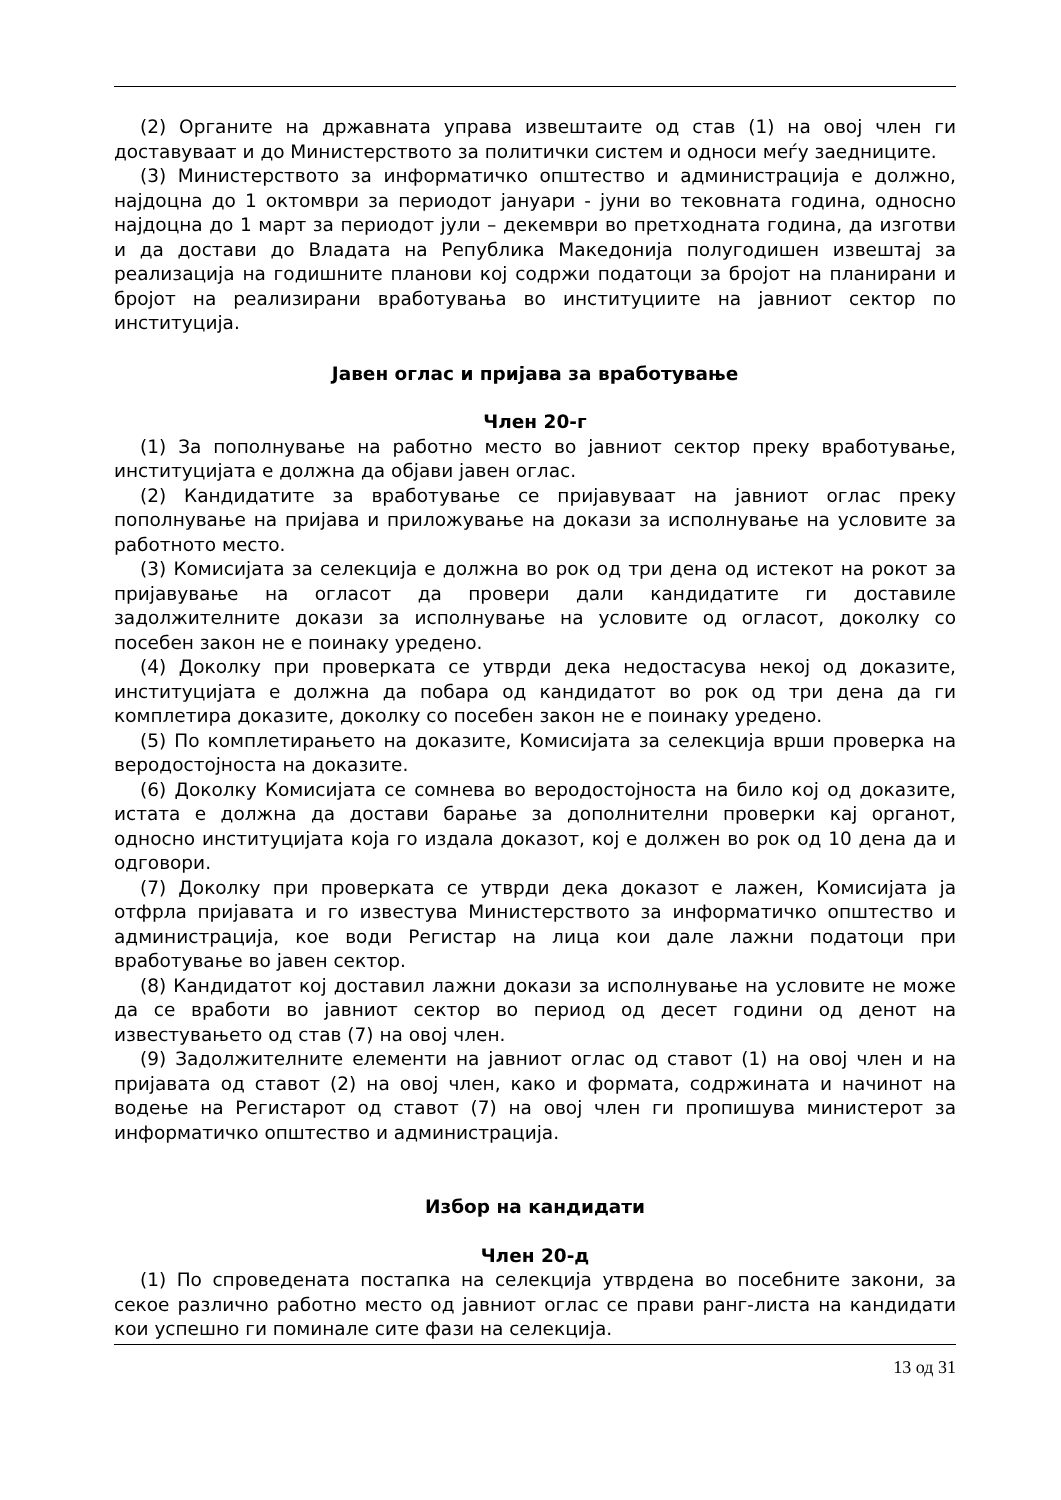(2) Органите на државната управа извештаите од став (1) на овој член ги доставуваат и до Министерството за политички систем и односи меѓу заедниците.
(3) Министерството за информатичко општество и администрација е должно, најдоцна до 1 октомври за периодот јануари - јуни во тековната година, односно најдоцна до 1 март за периодот јули – декември во претходната година, да изготви и да достави до Владата на Република Македонија полугодишен извештај за реализација на годишните планови кој содржи податоци за бројот на планирани и бројот на реализирани вработувања во институциите на јавниот сектор по институција.
Јавен оглас и пријава за вработување
Член 20-г
(1) За пополнување на работно место во јавниот сектор преку вработување, институцијата е должна да објави јавен оглас.
(2) Кандидатите за вработување се пријавуваат на јавниот оглас преку пополнување на пријава и приложување на докази за исполнување на условите за работното место.
(3) Комисијата за селекција е должна во рок од три дена од истекот на рокот за пријавување на огласот да провери дали кандидатите ги доставиле задолжителните докази за исполнување на условите од огласот, доколку со посебен закон не е поинаку уредено.
(4) Доколку при проверката се утврди дека недостасува некој од доказите, институцијата е должна да побара од кандидатот во рок од три дена да ги комплетира доказите, доколку со посебен закон не е поинаку уредено.
(5) По комплетирањето на доказите, Комисијата за селекција врши проверка на веродостојноста на доказите.
(6) Доколку Комисијата се сомнева во веродостојноста на било кој од доказите, истата е должна да достави барање за дополнителни проверки кај органот, односно институцијата која го издала доказот, кој е должен во рок од 10 дена да и одговори.
(7) Доколку при проверката се утврди дека доказот е лажен, Комисијата ја отфрла пријавата и го известува Министерството за информатичко општество и администрација, кое води Регистар на лица кои дале лажни податоци при вработување во јавен сектор.
(8) Кандидатот кој доставил лажни докази за исполнување на условите не може да се вработи во јавниот сектор во период од десет години од денот на известувањето од став (7) на овој член.
(9) Задолжителните елементи на јавниот оглас од ставот (1) на овој член и на пријавата од ставот (2) на овој член, како и формата, содржината и начинот на водење на Регистарот од ставот (7) на овој член ги пропишува министерот за информатичко општество и администрација.
Избор на кандидати
Член 20-д
(1) По спроведената постапка на селекција утврдена во посебните закони, за секое различно работно место од јавниот оглас се прави ранг-листа на кандидати кои успешно ги поминале сите фази на селекција.
13 од 31